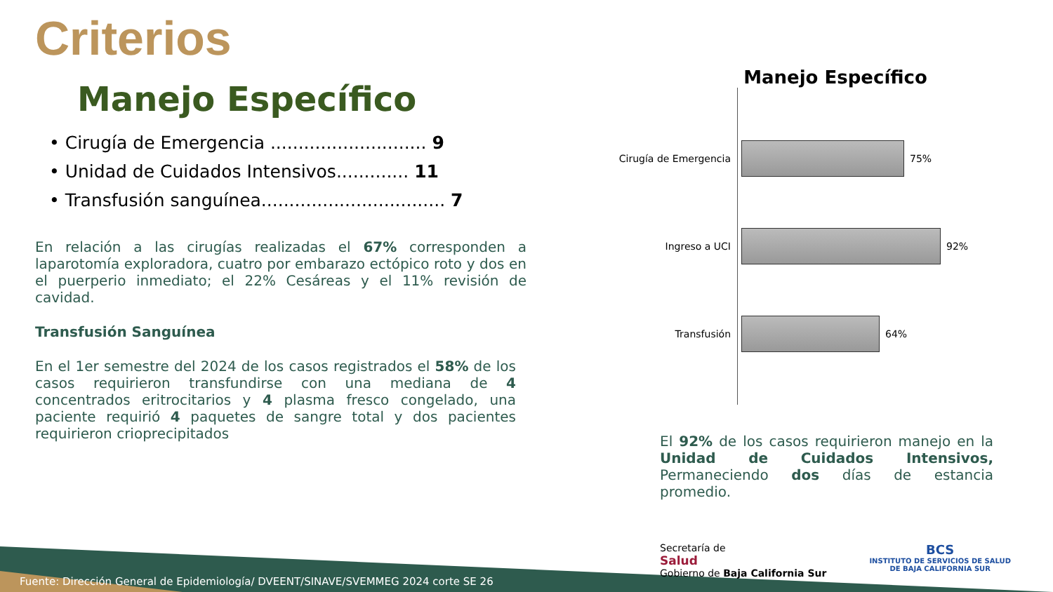Criterios
Manejo Específico
• Cirugía de Emergencia ............................ 9
• Unidad de Cuidados Intensivos............. 11
• Transfusión sanguínea................................. 7
En relación a las cirugías realizadas el 67% corresponden a laparotomía exploradora, cuatro por embarazo ectópico roto y dos en el puerperio inmediato; el 22% Cesáreas y el 11% revisión de cavidad.
Transfusión Sanguínea
En el 1er semestre del 2024 de los casos registrados el 58% de los casos requirieron transfundirse con una mediana de 4 concentrados eritrocitarios y 4 plasma fresco congelado, una paciente requirió 4 paquetes de sangre total y dos pacientes requirieron crioprecipitados
Manejo Específico
Cirugía de Emergencia 75%
Ingreso a UCI 92%
Transfusión 64%
El 92% de los casos requirieron manejo en la Unidad de Cuidados Intensivos, Permaneciendo dos días de estancia promedio.
Secretaría de
Salud
Gobierno de Baja California Sur
BCS
INSTITUTO DE SERVICIOS DE SALUD
DE BAJA CALIFORNIA SUR
Fuente: Dirección General de Epidemiología/ DVEENT/SINAVE/SVEMMEG 2024 corte SE 26